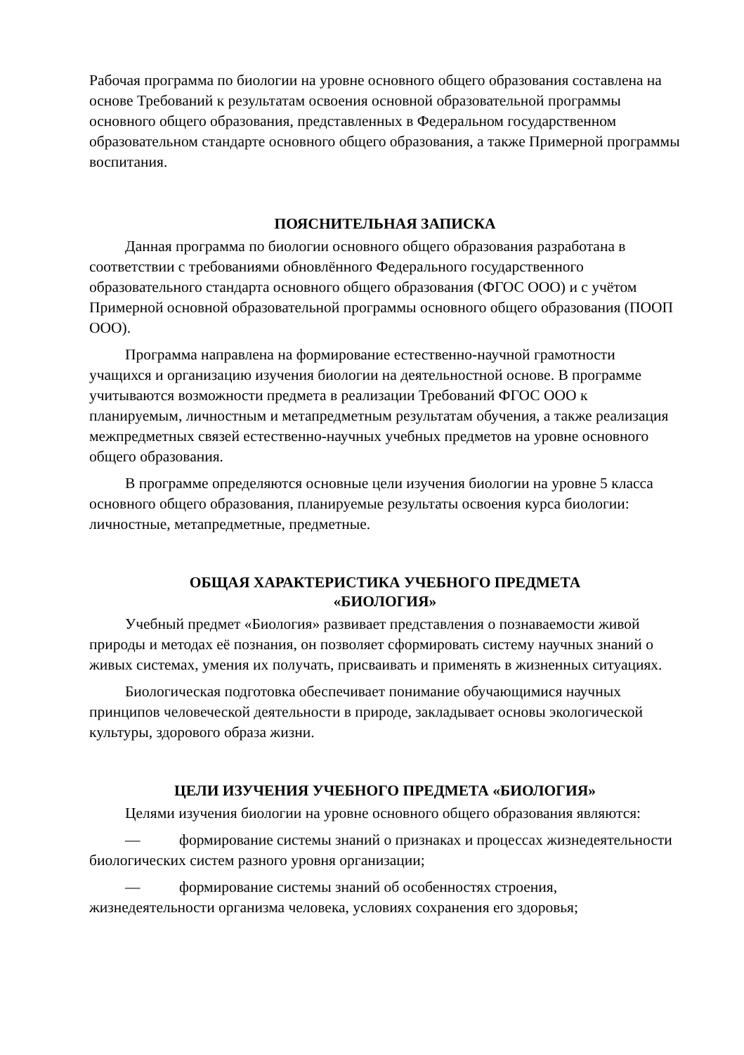Рабочая программа по биологии на уровне основного общего образования составлена на основе Требований к результатам освоения основной образовательной программы основного общего образования, представленных в Федеральном государственном образовательном стандарте основного общего образования, а также Примерной программы воспитания.
ПОЯСНИТЕЛЬНАЯ ЗАПИСКА
Данная программа по биологии основного общего образования разработана в соответствии с требованиями обновлённого Федерального государственного образовательного стандарта основного общего образования (ФГОС ООО) и с учётом Примерной основной образовательной программы основного общего образования (ПООП ООО).
Программа направлена на формирование естественно-научной грамотности учащихся и организацию изучения биологии на деятельностной основе. В программе учитываются возможности предмета в реализации Требований ФГОС ООО к планируемым, личностным и метапредметным результатам обучения, а также реализация межпредметных связей естественно-научных учебных предметов на уровне основного общего образования.
В программе определяются основные цели изучения биологии на уровне 5 класса основного общего образования, планируемые результаты освоения курса биологии: личностные, метапредметные, предметные.
ОБЩАЯ ХАРАКТЕРИСТИКА УЧЕБНОГО ПРЕДМЕТА
«БИОЛОГИЯ»
Учебный предмет «Биология» развивает представления о познаваемости живой природы и методах её познания, он позволяет сформировать систему научных знаний о живых системах, умения их получать, присваивать и применять в жизненных ситуациях.
Биологическая подготовка обеспечивает понимание обучающимися научных принципов человеческой деятельности в природе, закладывает основы экологической культуры, здорового образа жизни.
ЦЕЛИ ИЗУЧЕНИЯ УЧЕБНОГО ПРЕДМЕТА «БИОЛОГИЯ»
Целями изучения биологии на уровне основного общего образования являются:
— формирование системы знаний о признаках и процессах жизнедеятельности биологических систем разного уровня организации;
— формирование системы знаний об особенностях строения, жизнедеятельности организма человека, условиях сохранения его здоровья;